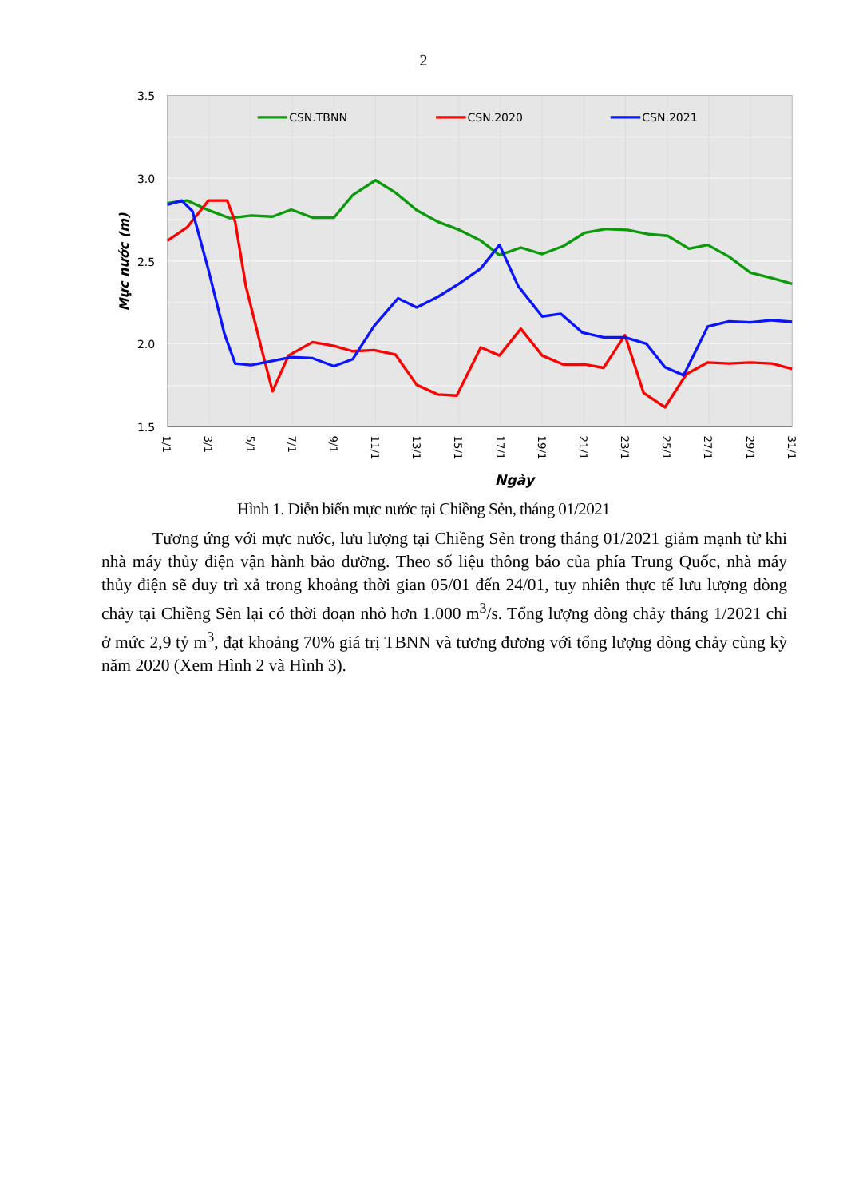2
CSN.TBNN
CSN.2020
CSN.2021
3.5
3.0
2.5
2.0
1.5
Mực nước (m)
1/1
3/1
5/1
7/1
9/1
11/1
13/1
15/1
17/1
19/1
21/1
23/1
25/1
27/1
29/1
31/1
Ngày
Hình 1. Diễn biến mực nước tại Chiềng Sẻn, tháng 01/2021
Tương ứng với mực nước, lưu lượng tại Chiềng Sẻn trong tháng 01/2021 giảm mạnh từ khi nhà máy thủy điện vận hành bảo dưỡng. Theo số liệu thông báo của phía Trung Quốc, nhà máy thủy điện sẽ duy trì xả trong khoảng thời gian 05/01 đến 24/01, tuy nhiên thực tế lưu lượng dòng chảy tại Chiềng Sẻn lại có thời đoạn nhỏ hơn 1.000 m<sup>3</sup>/s. Tổng lượng dòng chảy tháng 1/2021 chỉ ở mức 2,9 tỷ m<sup>3</sup>, đạt khoảng 70% giá trị TBNN và tương đương với tổng lượng dòng chảy cùng kỳ năm 2020 (Xem Hình 2 và Hình 3).